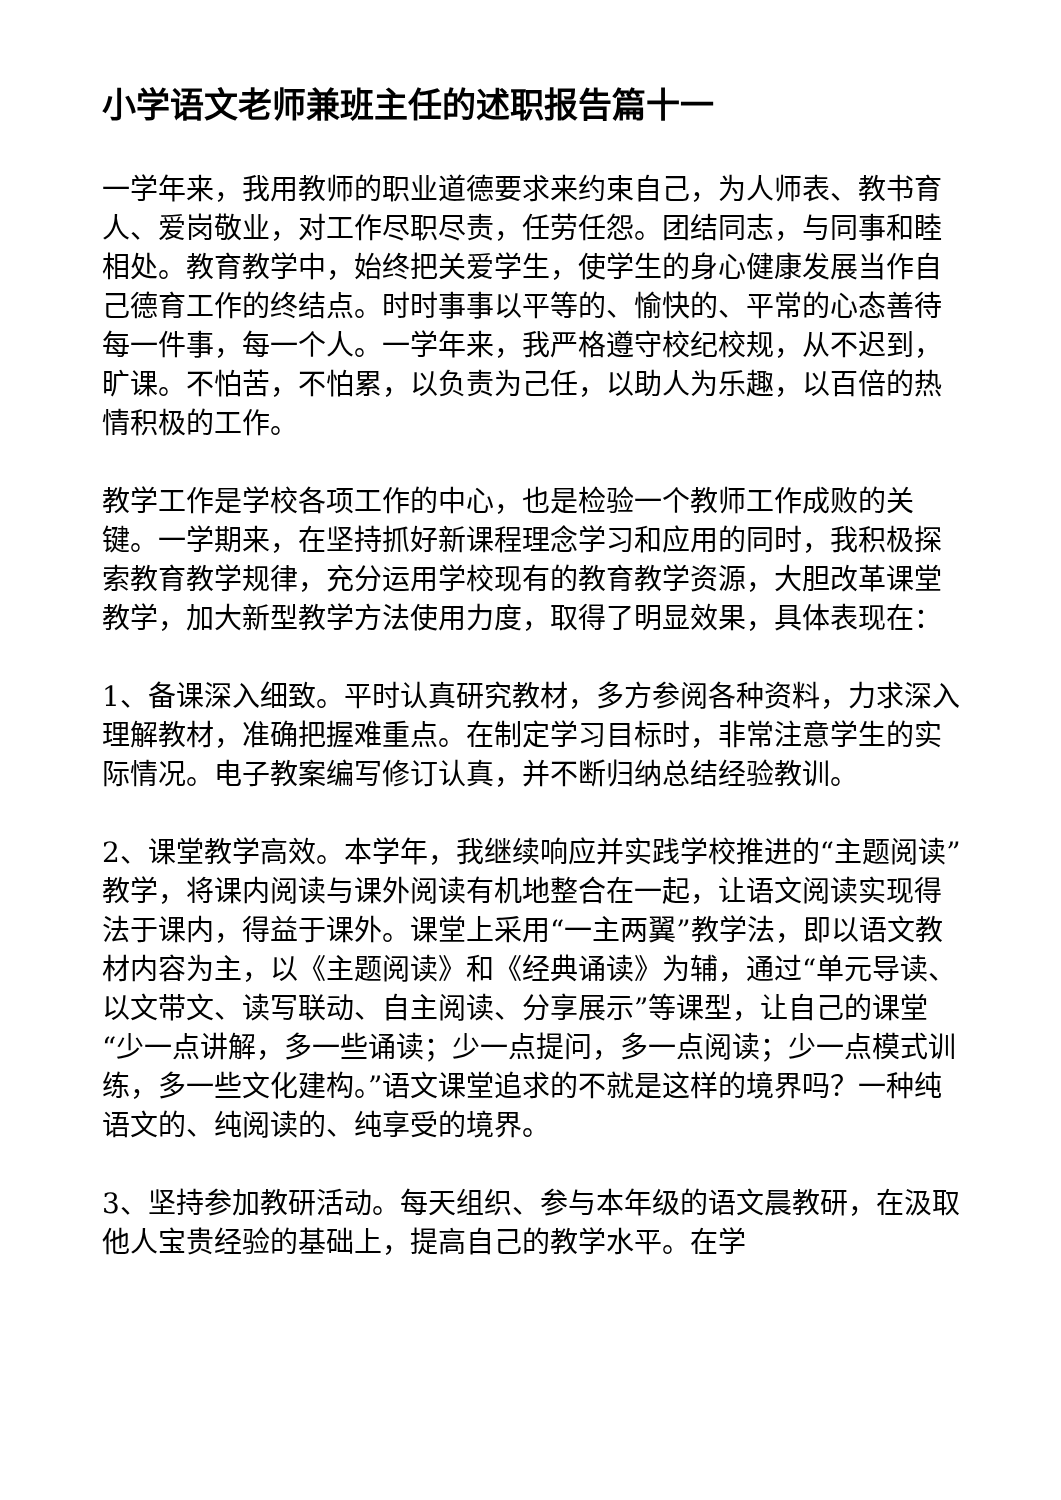小学语文老师兼班主任的述职报告篇十一
一学年来，我用教师的职业道德要求来约束自己，为人师表、教书育人、爱岗敬业，对工作尽职尽责，任劳任怨。团结同志，与同事和睦相处。教育教学中，始终把关爱学生，使学生的身心健康发展当作自己德育工作的终结点。时时事事以平等的、愉快的、平常的心态善待每一件事，每一个人。一学年来，我严格遵守校纪校规，从不迟到，旷课。不怕苦，不怕累，以负责为己任，以助人为乐趣，以百倍的热情积极的工作。
教学工作是学校各项工作的中心，也是检验一个教师工作成败的关键。一学期来，在坚持抓好新课程理念学习和应用的同时，我积极探索教育教学规律，充分运用学校现有的教育教学资源，大胆改革课堂教学，加大新型教学方法使用力度，取得了明显效果，具体表现在：
1、备课深入细致。平时认真研究教材，多方参阅各种资料，力求深入理解教材，准确把握难重点。在制定学习目标时，非常注意学生的实际情况。电子教案编写修订认真，并不断归纳总结经验教训。
2、课堂教学高效。本学年，我继续响应并实践学校推进的“主题阅读”教学，将课内阅读与课外阅读有机地整合在一起，让语文阅读实现得法于课内，得益于课外。课堂上采用“一主两翼”教学法，即以语文教材内容为主，以《主题阅读》和《经典诵读》为辅，通过“单元导读、以文带文、读写联动、自主阅读、分享展示”等课型，让自己的课堂“少一点讲解，多一些诵读；少一点提问，多一点阅读；少一点模式训练，多一些文化建构。”语文课堂追求的不就是这样的境界吗？一种纯语文的、纯阅读的、纯享受的境界。
3、坚持参加教研活动。每天组织、参与本年级的语文晨教研，在汲取他人宝贵经验的基础上，提高自己的教学水平。在学